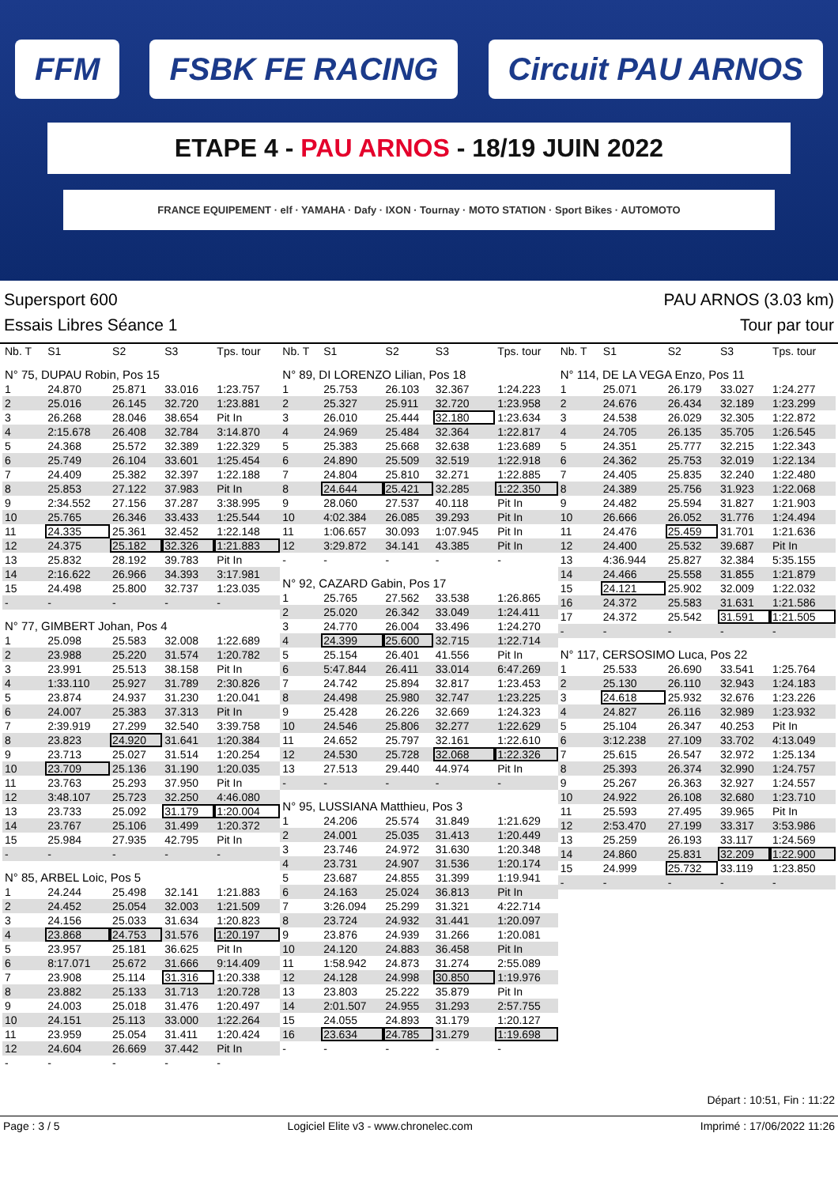FFM FSBK FE RACING Circuit PAU ARNOS
ETAPE 4 - PAU ARNOS - 18/19 JUIN 2022
FRANCE EQUIPEMENT · elf · YAMAHA · Dafy · IXON · Tournay · MOTO STATION · Sport Bikes · AUTOMOTO
Supersport 600 PAU ARNOS (3.03 km)
Essais Libres Séance 1 Tour par tour
| Nb. T | S1 | S2 | S3 | Tps. tour |
| --- | --- | --- | --- | --- |
| N° 75, DUPAU Robin, Pos 15 | | | | |
| 1 | 24.870 | 25.871 | 33.016 | 1:23.757 |
| 2 | 25.016 | 26.145 | 32.720 | 1:23.881 |
| 3 | 26.268 | 28.046 | 38.654 | Pit In |
| 4 | 2:15.678 | 26.408 | 32.784 | 3:14.870 |
| 5 | 24.368 | 25.572 | 32.389 | 1:22.329 |
| 6 | 25.749 | 26.104 | 33.601 | 1:25.454 |
| 7 | 24.409 | 25.382 | 32.397 | 1:22.188 |
| 8 | 25.853 | 27.122 | 37.983 | Pit In |
| 9 | 2:34.552 | 27.156 | 37.287 | 3:38.995 |
| 10 | 25.765 | 26.346 | 33.433 | 1:25.544 |
| 11 | 24.335 | 25.361 | 32.452 | 1:22.148 |
| 12 | 24.375 | 25.182 | 32.326 | 1:21.883 |
| 13 | 25.832 | 28.192 | 39.783 | Pit In |
| 14 | 2:16.622 | 26.966 | 34.393 | 3:17.981 |
| 15 | 24.498 | 25.800 | 32.737 | 1:23.035 |
| - | - | - | - | - |
| N° 77, GIMBERT Johan, Pos 4 | | | | |
| 1 | 25.098 | 25.583 | 32.008 | 1:22.689 |
| 2 | 23.988 | 25.220 | 31.574 | 1:20.782 |
| 3 | 23.991 | 25.513 | 38.158 | Pit In |
| 4 | 1:33.110 | 25.927 | 31.789 | 2:30.826 |
| 5 | 23.874 | 24.937 | 31.230 | 1:20.041 |
| 6 | 24.007 | 25.383 | 37.313 | Pit In |
| 7 | 2:39.919 | 27.299 | 32.540 | 3:39.758 |
| 8 | 23.823 | 24.920 | 31.641 | 1:20.384 |
| 9 | 23.713 | 25.027 | 31.514 | 1:20.254 |
| 10 | 23.709 | 25.136 | 31.190 | 1:20.035 |
| 11 | 23.763 | 25.293 | 37.950 | Pit In |
| 12 | 3:48.107 | 25.723 | 32.250 | 4:46.080 |
| 13 | 23.733 | 25.092 | 31.179 | 1:20.004 |
| 14 | 23.767 | 25.106 | 31.499 | 1:20.372 |
| 15 | 25.984 | 27.935 | 42.795 | Pit In |
| - | - | - | - | - |
| N° 85, ARBEL Loic, Pos 5 | | | | |
| 1 | 24.244 | 25.498 | 32.141 | 1:21.883 |
| 2 | 24.452 | 25.054 | 32.003 | 1:21.509 |
| 3 | 24.156 | 25.033 | 31.634 | 1:20.823 |
| 4 | 23.868 | 24.753 | 31.576 | 1:20.197 |
| 5 | 23.957 | 25.181 | 36.625 | Pit In |
| 6 | 8:17.071 | 25.672 | 31.666 | 9:14.409 |
| 7 | 23.908 | 25.114 | 31.316 | 1:20.338 |
| 8 | 23.882 | 25.133 | 31.713 | 1:20.728 |
| 9 | 24.003 | 25.018 | 31.476 | 1:20.497 |
| 10 | 24.151 | 25.113 | 33.000 | 1:22.264 |
| 11 | 23.959 | 25.054 | 31.411 | 1:20.424 |
| 12 | 24.604 | 26.669 | 37.442 | Pit In |
| - | - | - | - | - |
| Nb. T | S1 | S2 | S3 | Tps. tour |
| --- | --- | --- | --- | --- |
| N° 89, DI LORENZO Lilian, Pos 18 | | | | |
| 1 | 25.753 | 26.103 | 32.367 | 1:24.223 |
| 2 | 25.327 | 25.911 | 32.720 | 1:23.958 |
| 3 | 26.010 | 25.444 | 32.180 | 1:23.634 |
| 4 | 24.969 | 25.484 | 32.364 | 1:22.817 |
| 5 | 25.383 | 25.668 | 32.638 | 1:23.689 |
| 6 | 24.890 | 25.509 | 32.519 | 1:22.918 |
| 7 | 24.804 | 25.810 | 32.271 | 1:22.885 |
| 8 | 24.644 | 25.421 | 32.285 | 1:22.350 |
| 9 | 28.060 | 27.537 | 40.118 | Pit In |
| 10 | 4:02.384 | 26.085 | 39.293 | Pit In |
| 11 | 1:06.657 | 30.093 | 1:07.945 | Pit In |
| 12 | 3:29.872 | 34.141 | 43.385 | Pit In |
| - | - | - | - | - |
| N° 92, CAZARD Gabin, Pos 17 | | | | |
| 1 | 25.765 | 27.562 | 33.538 | 1:26.865 |
| 2 | 25.020 | 26.342 | 33.049 | 1:24.411 |
| 3 | 24.770 | 26.004 | 33.496 | 1:24.270 |
| 4 | 24.399 | 25.600 | 32.715 | 1:22.714 |
| 5 | 25.154 | 26.401 | 41.556 | Pit In |
| 6 | 5:47.844 | 26.411 | 33.014 | 6:47.269 |
| 7 | 24.742 | 25.894 | 32.817 | 1:23.453 |
| 8 | 24.498 | 25.980 | 32.747 | 1:23.225 |
| 9 | 25.428 | 26.226 | 32.669 | 1:24.323 |
| 10 | 24.546 | 25.806 | 32.277 | 1:22.629 |
| 11 | 24.652 | 25.797 | 32.161 | 1:22.610 |
| 12 | 24.530 | 25.728 | 32.068 | 1:22.326 |
| 13 | 27.513 | 29.440 | 44.974 | Pit In |
| - | - | - | - | - |
| N° 95, LUSSIANA Matthieu, Pos 3 | | | | |
| 1 | 24.206 | 25.574 | 31.849 | 1:21.629 |
| 2 | 24.001 | 25.035 | 31.413 | 1:20.449 |
| 3 | 23.746 | 24.972 | 31.630 | 1:20.348 |
| 4 | 23.731 | 24.907 | 31.536 | 1:20.174 |
| 5 | 23.687 | 24.855 | 31.399 | 1:19.941 |
| 6 | 24.163 | 25.024 | 36.813 | Pit In |
| 7 | 3:26.094 | 25.299 | 31.321 | 4:22.714 |
| 8 | 23.724 | 24.932 | 31.441 | 1:20.097 |
| 9 | 23.876 | 24.939 | 31.266 | 1:20.081 |
| 10 | 24.120 | 24.883 | 36.458 | Pit In |
| 11 | 1:58.942 | 24.873 | 31.274 | 2:55.089 |
| 12 | 24.128 | 24.998 | 30.850 | 1:19.976 |
| 13 | 23.803 | 25.222 | 35.879 | Pit In |
| 14 | 2:01.507 | 24.955 | 31.293 | 2:57.755 |
| 15 | 24.055 | 24.893 | 31.179 | 1:20.127 |
| 16 | 23.634 | 24.785 | 31.279 | 1:19.698 |
| - | - | - | - | - |
| Nb. T | S1 | S2 | S3 | Tps. tour |
| --- | --- | --- | --- | --- |
| N° 114, DE LA VEGA Enzo, Pos 11 | | | | |
| 1 | 25.071 | 26.179 | 33.027 | 1:24.277 |
| 2 | 24.676 | 26.434 | 32.189 | 1:23.299 |
| 3 | 24.538 | 26.029 | 32.305 | 1:22.872 |
| 4 | 24.705 | 26.135 | 35.705 | 1:26.545 |
| 5 | 24.351 | 25.777 | 32.215 | 1:22.343 |
| 6 | 24.362 | 25.753 | 32.019 | 1:22.134 |
| 7 | 24.405 | 25.835 | 32.240 | 1:22.480 |
| 8 | 24.389 | 25.756 | 31.923 | 1:22.068 |
| 9 | 24.482 | 25.594 | 31.827 | 1:21.903 |
| 10 | 26.666 | 26.052 | 31.776 | 1:24.494 |
| 11 | 24.476 | 25.459 | 31.701 | 1:21.636 |
| 12 | 24.400 | 25.532 | 39.687 | Pit In |
| 13 | 4:36.944 | 25.827 | 32.384 | 5:35.155 |
| 14 | 24.466 | 25.558 | 31.855 | 1:21.879 |
| 15 | 24.121 | 25.902 | 32.009 | 1:22.032 |
| 16 | 24.372 | 25.583 | 31.631 | 1:21.586 |
| 17 | 24.372 | 25.542 | 31.591 | 1:21.505 |
| - | - | - | - | - |
| N° 117, CERSOSIMO Luca, Pos 22 | | | | |
| 1 | 25.533 | 26.690 | 33.541 | 1:25.764 |
| 2 | 25.130 | 26.110 | 32.943 | 1:24.183 |
| 3 | 24.618 | 25.932 | 32.676 | 1:23.226 |
| 4 | 24.827 | 26.116 | 32.989 | 1:23.932 |
| 5 | 25.104 | 26.347 | 40.253 | Pit In |
| 6 | 3:12.238 | 27.109 | 33.702 | 4:13.049 |
| 7 | 25.615 | 26.547 | 32.972 | 1:25.134 |
| 8 | 25.393 | 26.374 | 32.990 | 1:24.757 |
| 9 | 25.267 | 26.363 | 32.927 | 1:24.557 |
| 10 | 24.922 | 26.108 | 32.680 | 1:23.710 |
| 11 | 25.593 | 27.495 | 39.965 | Pit In |
| 12 | 2:53.470 | 27.199 | 33.317 | 3:53.986 |
| 13 | 25.259 | 26.193 | 33.117 | 1:24.569 |
| 14 | 24.860 | 25.831 | 32.209 | 1:22.900 |
| 15 | 24.999 | 25.732 | 33.119 | 1:23.850 |
| - | - | - | - | - |
Départ : 10:51, Fin : 11:22
Page : 3 / 5 Logiciel Elite v3 - www.chronelec.com Imprimé : 17/06/2022 11:26